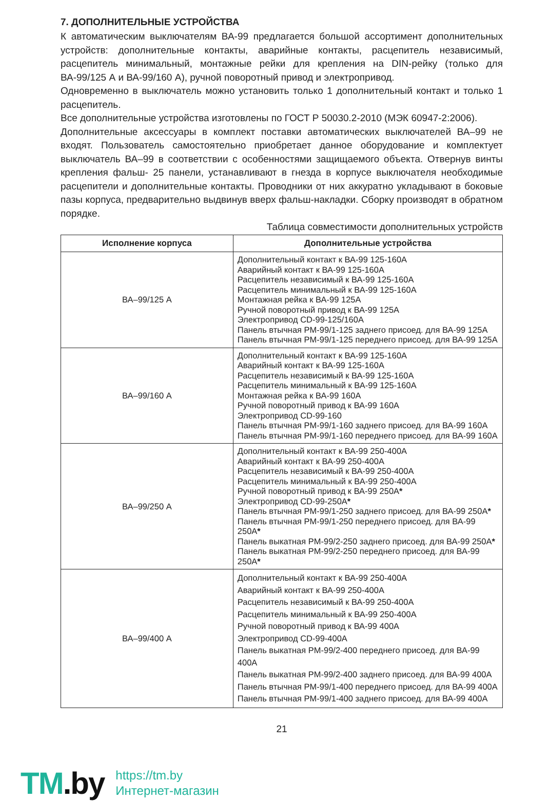7. ДОПОЛНИТЕЛЬНЫЕ УСТРОЙСТВА
К автоматическим выключателям ВА-99 предлагается большой ассортимент дополнительных устройств: дополнительные контакты, аварийные контакты, расцепитель независимый, расцепитель минимальный, монтажные рейки для крепления на DIN-рейку (только для ВА-99/125 А и ВА-99/160 А), ручной поворотный привод и электропривод.
Одновременно в выключатель можно установить только 1 дополнительный контакт и только 1 расцепитель.
Все дополнительные устройства изготовлены по ГОСТ Р 50030.2-2010 (МЭК 60947-2:2006).
Дополнительные аксессуары в комплект поставки автоматических выключателей ВА–99 не входят. Пользователь самостоятельно приобретает данное оборудование и комплектует выключатель ВА–99 в соответствии с особенностями защищаемого объекта. Отвернув винты крепления фальш- 25 панели, устанавливают в гнезда в корпусе выключателя необходимые расцепители и дополнительные контакты. Проводники от них аккуратно укладывают в боковые пазы корпуса, предварительно выдвинув вверх фальш-накладки. Сборку производят в обратном порядке.
Таблица совместимости дополнительных устройств
| Исполнение корпуса | Дополнительные устройства |
| --- | --- |
| ВА–99/125 А | Дополнительный контакт к ВА-99 125-160А Аварийный контакт к ВА-99 125-160А Расцепитель независимый к ВА-99 125-160А Расцепитель минимальный к ВА-99 125-160А Монтажная рейка к ВА-99 125А Ручной поворотный привод к ВА-99 125А Электропривод CD-99-125/160A Панель втычная PM-99/1-125 заднего присоед. для ВА-99 125А Панель втычная PM-99/1-125 переднего присоед. для ВА-99 125А |
| ВА–99/160 А | Дополнительный контакт к ВА-99 125-160А Аварийный контакт к ВА-99 125-160А Расцепитель независимый к ВА-99 125-160А Расцепитель минимальный к ВА-99 125-160А Монтажная рейка к ВА-99 160А Ручной поворотный привод к ВА-99 160А Электропривод CD-99-160 Панель втычная PM-99/1-160 заднего присоед. для ВА-99 160А Панель втычная PM-99/1-160 переднего присоед. для ВА-99 160А |
| ВА–99/250 А | Дополнительный контакт к ВА-99 250-400А Аварийный контакт к ВА-99 250-400А Расцепитель независимый к ВА-99 250-400А Расцепитель минимальный к ВА-99 250-400А Ручной поворотный привод к ВА-99 250А * Электропривод CD-99-250A * Панель втычная PM-99/1-250 заднего присоед. для ВА-99 250А * Панель втычная PM-99/1-250 переднего присоед. для ВА-99 250А * Панель выкатная PM-99/2-250 заднего присоед. для ВА-99 250А * Панель выкатная PM-99/2-250 переднего присоед. для ВА-99 250А * |
| ВА–99/400 А | Дополнительный контакт к ВА-99 250-400А Аварийный контакт к ВА-99 250-400А Расцепитель независимый к ВА-99 250-400А Расцепитель минимальный к ВА-99 250-400А Ручной поворотный привод к ВА-99 400А Электропривод CD-99-400A Панель выкатная PM-99/2-400 переднего присоед. для ВА-99 400А Панель выкатная PM-99/2-400 заднего присоед. для ВА-99 400А Панель втычная PM-99/1-400 переднего присоед. для ВА-99 400А Панель втычная PM-99/1-400 заднего присоед. для ВА-99 400А |
21
TM.by
https://tm.by
Интернет-магазин